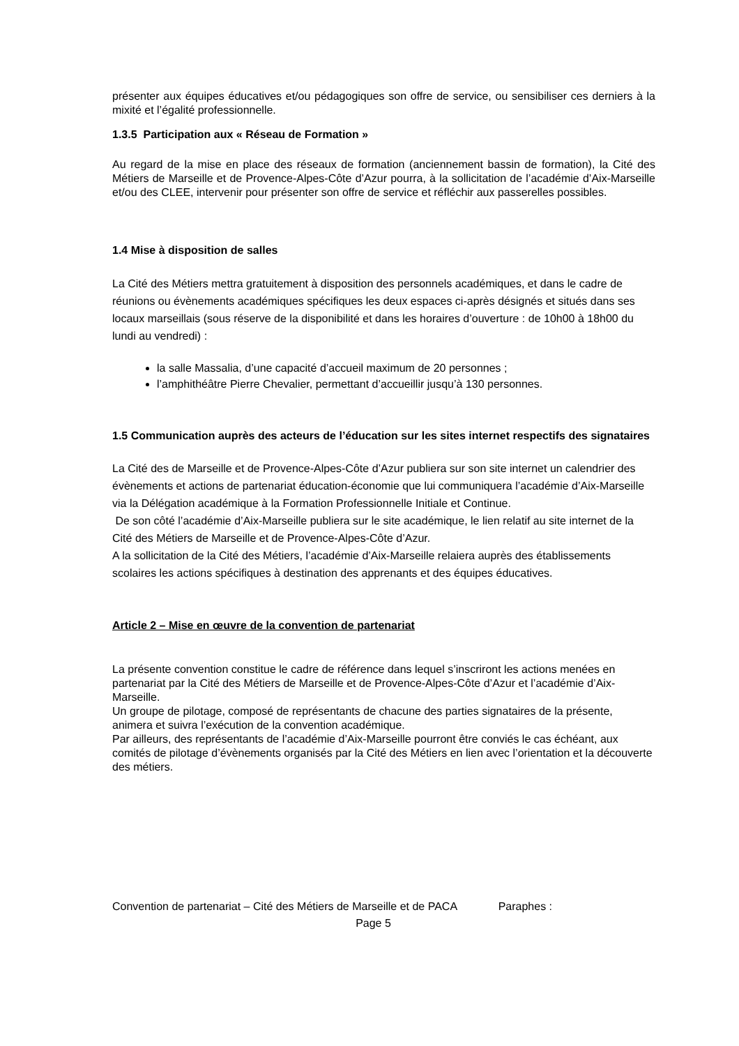présenter aux équipes éducatives et/ou pédagogiques son offre de service, ou sensibiliser ces derniers à la mixité et l’égalité professionnelle.
1.3.5 Participation aux « Réseau de Formation »
Au regard de la mise en place des réseaux de formation (anciennement bassin de formation), la Cité des Métiers de Marseille et de Provence-Alpes-Côte d’Azur pourra, à la sollicitation de l’académie d’Aix-Marseille et/ou des CLEE, intervenir pour présenter son offre de service et réfléchir aux passerelles possibles.
1.4 Mise à disposition de salles
La Cité des Métiers mettra gratuitement à disposition des personnels académiques, et dans le cadre de réunions ou évènements académiques spécifiques les deux espaces ci-après désignés et situés dans ses locaux marseillais (sous réserve de la disponibilité et dans les horaires d’ouverture : de 10h00 à 18h00 du lundi au vendredi) :
la salle Massalia, d’une capacité d’accueil maximum de 20 personnes ;
l’amphithéâtre Pierre Chevalier, permettant d’accueillir jusqu’à 130 personnes.
1.5 Communication auprès des acteurs de l’éducation sur les sites internet respectifs des signataires
La Cité des de Marseille et de Provence-Alpes-Côte d’Azur publiera sur son site internet un calendrier des évènements et actions de partenariat éducation-économie que lui communiquera l’académie d’Aix-Marseille via la Délégation académique à la Formation Professionnelle Initiale et Continue.
De son côté l’académie d’Aix-Marseille publiera sur le site académique, le lien relatif au site internet de la Cité des Métiers de Marseille et de Provence-Alpes-Côte d’Azur.
A la sollicitation de la Cité des Métiers, l’académie d’Aix-Marseille relaiera auprès des établissements scolaires les actions spécifiques à destination des apprenants et des équipes éducatives.
Article 2 – Mise en œuvre de la convention de partenariat
La présente convention constitue le cadre de référence dans lequel s’inscriront les actions menées en partenariat par la Cité des Métiers de Marseille et de Provence-Alpes-Côte d’Azur et l’académie d’Aix-Marseille.
Un groupe de pilotage, composé de représentants de chacune des parties signataires de la présente, animera et suivra l’exécution de la convention académique.
Par ailleurs, des représentants de l’académie d’Aix-Marseille pourront être conviés le cas échéant, aux comités de pilotage d’évènements organisés par la Cité des Métiers en lien avec l’orientation et la découverte des métiers.
Convention de partenariat – Cité des Métiers de Marseille et de PACA Paraphes :
Page 5